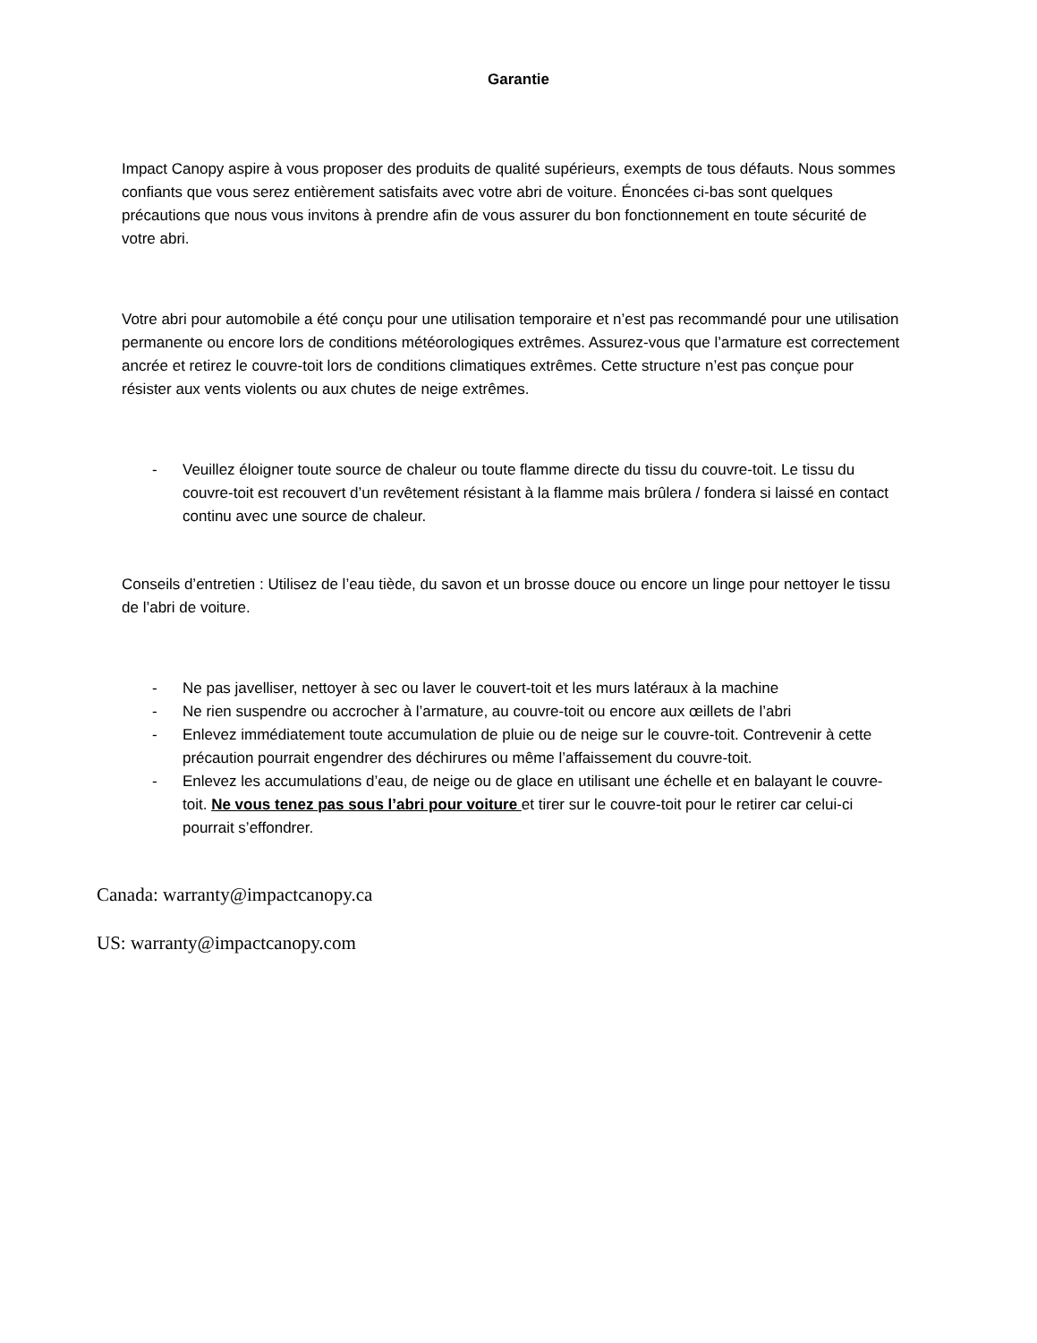Garantie
Impact Canopy aspire à vous proposer des produits de qualité supérieurs, exempts de tous défauts. Nous sommes confiants que vous serez entièrement satisfaits avec votre abri de voiture. Énoncées ci-bas sont quelques précautions que nous vous invitons à prendre afin de vous assurer du bon fonctionnement en toute sécurité de votre abri.
Votre abri pour automobile a été conçu pour une utilisation temporaire et n’est pas recommandé pour une utilisation permanente ou encore lors de conditions météorologiques extrêmes. Assurez-vous que l’armature est correctement ancrée et retirez le couvre-toit lors de conditions climatiques extrêmes. Cette structure n’est pas conçue pour résister aux vents violents ou aux chutes de neige extrêmes.
- Veuillez éloigner toute source de chaleur ou toute flamme directe du tissu du couvre-toit. Le tissu du couvre-toit est recouvert d’un revêtement résistant à la flamme mais brûlera / fondera si laissé en contact continu avec une source de chaleur.
Conseils d’entretien : Utilisez de l’eau tiède, du savon et un brosse douce ou encore un linge pour nettoyer le tissu de l’abri de voiture.
- Ne pas javelliser, nettoyer à sec ou laver le couvert-toit et les murs latéraux à la machine
- Ne rien suspendre ou accrocher à l’armature, au couvre-toit ou encore aux œillets de l’abri
- Enlevez immédiatement toute accumulation de pluie ou de neige sur le couvre-toit. Contrevenir à cette précaution pourrait engendrer des déchirures ou même l’affaissement du couvre-toit.
- Enlevez les accumulations d’eau, de neige ou de glace en utilisant une échelle et en balayant le couvre-toit. Ne vous tenez pas sous l’abri pour voiture et tirer sur le couvre-toit pour le retirer car celui-ci pourrait s’effondrer.
Canada: warranty@impactcanopy.ca
US: warranty@impactcanopy.com